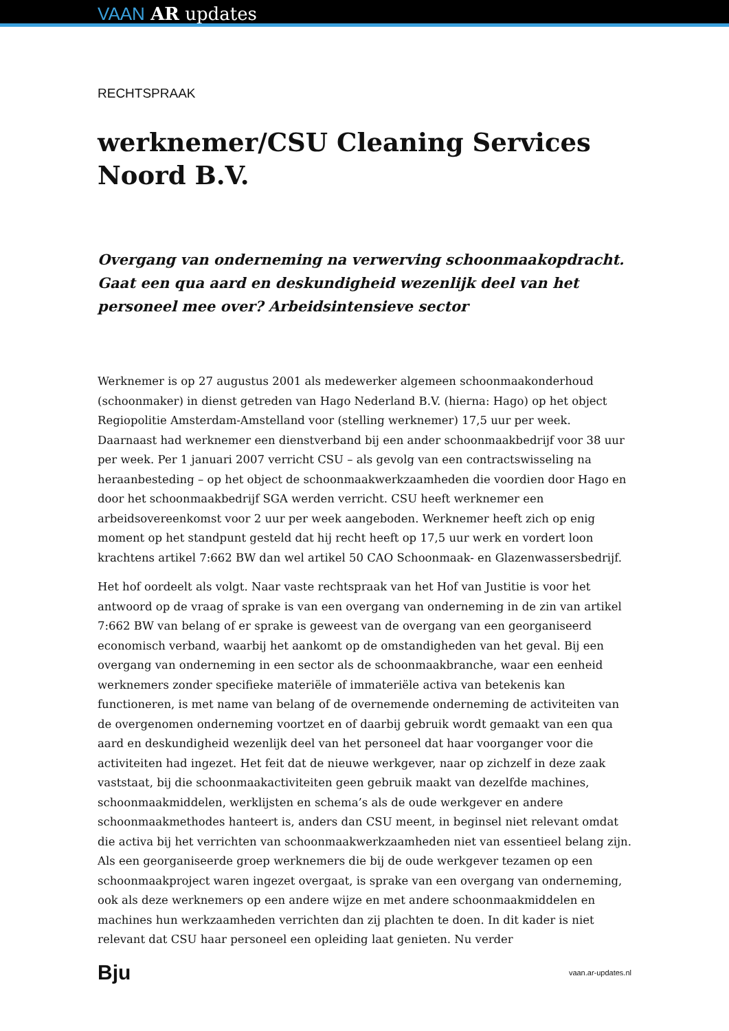VAAN AR updates
RECHTSPRAAK
werknemer/CSU Cleaning Services Noord B.V.
Overgang van onderneming na verwerving schoonmaakopdracht. Gaat een qua aard en deskundigheid wezenlijk deel van het personeel mee over? Arbeidsintensieve sector
Werknemer is op 27 augustus 2001 als medewerker algemeen schoonmaakonderhoud (schoonmaker) in dienst getreden van Hago Nederland B.V. (hierna: Hago) op het object Regiopolitie Amsterdam-Amstelland voor (stelling werknemer) 17,5 uur per week. Daarnaast had werknemer een dienstverband bij een ander schoonmaakbedrijf voor 38 uur per week. Per 1 januari 2007 verricht CSU – als gevolg van een contractswisseling na heraanbesteding – op het object de schoonmaakwerkzaamheden die voordien door Hago en door het schoonmaakbedrijf SGA werden verricht. CSU heeft werknemer een arbeidsovereenkomst voor 2 uur per week aangeboden. Werknemer heeft zich op enig moment op het standpunt gesteld dat hij recht heeft op 17,5 uur werk en vordert loon krachtens artikel 7:662 BW dan wel artikel 50 CAO Schoonmaak- en Glazenwassersbedrijf.
Het hof oordeelt als volgt. Naar vaste rechtspraak van het Hof van Justitie is voor het antwoord op de vraag of sprake is van een overgang van onderneming in de zin van artikel 7:662 BW van belang of er sprake is geweest van de overgang van een georganiseerd economisch verband, waarbij het aankomt op de omstandigheden van het geval. Bij een overgang van onderneming in een sector als de schoonmaakbranche, waar een eenheid werknemers zonder specifieke materiële of immateriële activa van betekenis kan functioneren, is met name van belang of de overnemende onderneming de activiteiten van de overgenomen onderneming voortzet en of daarbij gebruik wordt gemaakt van een qua aard en deskundigheid wezenlijk deel van het personeel dat haar voorganger voor die activiteiten had ingezet. Het feit dat de nieuwe werkgever, naar op zichzelf in deze zaak vaststaat, bij die schoonmaakactiviteiten geen gebruik maakt van dezelfde machines, schoonmaakmiddelen, werklijsten en schema’s als de oude werkgever en andere schoonmaakmethodes hanteert is, anders dan CSU meent, in beginsel niet relevant omdat die activa bij het verrichten van schoonmaakwerkzaamheden niet van essentieel belang zijn. Als een georganiseerde groep werknemers die bij de oude werkgever tezamen op een schoonmaakproject waren ingezet overgaat, is sprake van een overgang van onderneming, ook als deze werknemers op een andere wijze en met andere schoonmaakmiddelen en machines hun werkzaamheden verrichten dan zij plachten te doen. In dit kader is niet relevant dat CSU haar personeel een opleiding laat genieten. Nu verder
Bju vaan.ar-updates.nl